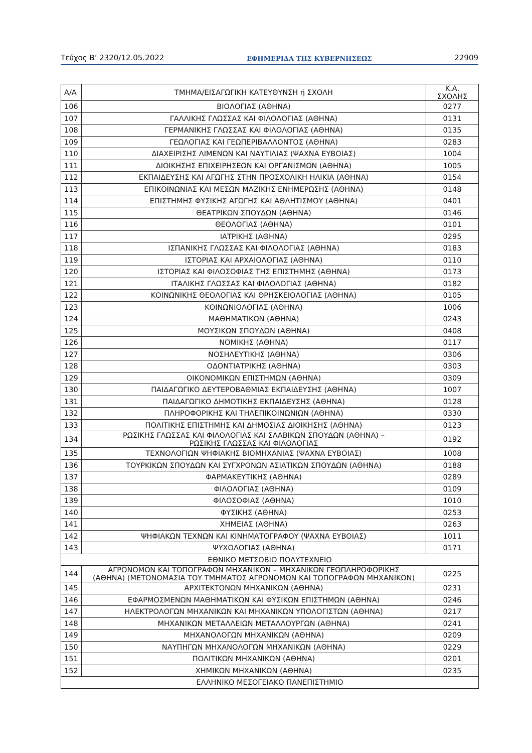Τεύχος Β’ 2320/12.05.2022 ΕΦΗΜΕΡΙΔΑ ΤΗΣ ΚΥΒΕΡΝΗΣΕΩΣ 22909
| Α/Α | ΤΜΗΜΑ/ΕΙΣΑΓΩΓΙΚΗ ΚΑΤΕΥΘΥΝΣΗ ή ΣΧΟΛΗ | Κ.Α. ΣΧΟΛΗΣ |
| --- | --- | --- |
| 106 | ΒΙΟΛΟΓΙΑΣ (ΑΘΗΝΑ) | 0277 |
| 107 | ΓΑΛΛΙΚΗΣ ΓΛΩΣΣΑΣ ΚΑΙ ΦΙΛΟΛΟΓΙΑΣ (ΑΘΗΝΑ) | 0131 |
| 108 | ΓΕΡΜΑΝΙΚΗΣ ΓΛΩΣΣΑΣ ΚΑΙ ΦΙΛΟΛΟΓΙΑΣ (ΑΘΗΝΑ) | 0135 |
| 109 | ΓΕΩΛΟΓΙΑΣ ΚΑΙ ΓΕΩΠΕΡΙΒΑΛΛΟΝΤΟΣ (ΑΘΗΝΑ) | 0283 |
| 110 | ΔΙΑΧΕΙΡΙΣΗΣ ΛΙΜΕΝΩΝ ΚΑΙ ΝΑΥΤΙΛΙΑΣ (ΨΑΧΝΑ ΕΥΒΟΙΑΣ) | 1004 |
| 111 | ΔΙΟΙΚΗΣΗΣ ΕΠΙΧΕΙΡΗΣΕΩΝ ΚΑΙ ΟΡΓΑΝΙΣΜΩΝ (ΑΘΗΝΑ) | 1005 |
| 112 | ΕΚΠΑΙΔΕΥΣΗΣ ΚΑΙ ΑΓΩΓΗΣ ΣΤΗΝ ΠΡΟΣΧΟΛΙΚΗ ΗΛΙΚΙΑ (ΑΘΗΝΑ) | 0154 |
| 113 | ΕΠΙΚΟΙΝΩΝΙΑΣ ΚΑΙ ΜΕΣΩΝ ΜΑΖΙΚΗΣ ΕΝΗΜΕΡΩΣΗΣ (ΑΘΗΝΑ) | 0148 |
| 114 | ΕΠΙΣΤΗΜΗΣ ΦΥΣΙΚΗΣ ΑΓΩΓΗΣ ΚΑΙ ΑΘΛΗΤΙΣΜΟΥ (ΑΘΗΝΑ) | 0401 |
| 115 | ΘΕΑΤΡΙΚΩΝ ΣΠΟΥΔΩΝ (ΑΘΗΝΑ) | 0146 |
| 116 | ΘΕΟΛΟΓΙΑΣ (ΑΘΗΝΑ) | 0101 |
| 117 | ΙΑΤΡΙΚΗΣ (ΑΘΗΝΑ) | 0295 |
| 118 | ΙΣΠΑΝΙΚΗΣ ΓΛΩΣΣΑΣ ΚΑΙ ΦΙΛΟΛΟΓΙΑΣ (ΑΘΗΝΑ) | 0183 |
| 119 | ΙΣΤΟΡΙΑΣ ΚΑΙ ΑΡΧΑΙΟΛΟΓΙΑΣ (ΑΘΗΝΑ) | 0110 |
| 120 | ΙΣΤΟΡΙΑΣ ΚΑΙ ΦΙΛΟΣΟΦΙΑΣ ΤΗΣ ΕΠΙΣΤΗΜΗΣ (ΑΘΗΝΑ) | 0173 |
| 121 | ΙΤΑΛΙΚΗΣ ΓΛΩΣΣΑΣ ΚΑΙ ΦΙΛΟΛΟΓΙΑΣ (ΑΘΗΝΑ) | 0182 |
| 122 | ΚΟΙΝΩΝΙΚΗΣ ΘΕΟΛΟΓΙΑΣ ΚΑΙ ΘΡΗΣΚΕΙΟΛΟΓΙΑΣ (ΑΘΗΝΑ) | 0105 |
| 123 | ΚΟΙΝΩΝΙΟΛΟΓΙΑΣ (ΑΘΗΝΑ) | 1006 |
| 124 | ΜΑΘΗΜΑΤΙΚΩΝ (ΑΘΗΝΑ) | 0243 |
| 125 | ΜΟΥΣΙΚΩΝ ΣΠΟΥΔΩΝ (ΑΘΗΝΑ) | 0408 |
| 126 | ΝΟΜΙΚΗΣ (ΑΘΗΝΑ) | 0117 |
| 127 | ΝΟΣΗΛΕΥΤΙΚΗΣ (ΑΘΗΝΑ) | 0306 |
| 128 | ΟΔΟΝΤΙΑΤΡΙΚΗΣ (ΑΘΗΝΑ) | 0303 |
| 129 | ΟΙΚΟΝΟΜΙΚΩΝ ΕΠΙΣΤΗΜΩΝ (ΑΘΗΝΑ) | 0309 |
| 130 | ΠΑΙΔΑΓΩΓΙΚΟ ΔΕΥΤΕΡΟΒΑΘΜΙΑΣ ΕΚΠΑΙΔΕΥΣΗΣ (ΑΘΗΝΑ) | 1007 |
| 131 | ΠΑΙΔΑΓΩΓΙΚΟ ΔΗΜΟΤΙΚΗΣ ΕΚΠΑΙΔΕΥΣΗΣ (ΑΘΗΝΑ) | 0128 |
| 132 | ΠΛΗΡΟΦΟΡΙΚΗΣ ΚΑΙ ΤΗΛΕΠΙΚΟΙΝΩΝΙΩΝ (ΑΘΗΝΑ) | 0330 |
| 133 | ΠΟΛΙΤΙΚΗΣ ΕΠΙΣΤΗΜΗΣ ΚΑΙ ΔΗΜΟΣΙΑΣ ΔΙΟΙΚΗΣΗΣ (ΑΘΗΝΑ) | 0123 |
| 134 | ΡΩΣΙΚΗΣ ΓΛΩΣΣΑΣ ΚΑΙ ΦΙΛΟΛΟΓΙΑΣ ΚΑΙ ΣΛΑΒΙΚΩΝ ΣΠΟΥΔΩΝ (ΑΘΗΝΑ) – ΡΩΣΙΚΗΣ ΓΛΩΣΣΑΣ ΚΑΙ ΦΙΛΟΛΟΓΙΑΣ | 0192 |
| 135 | ΤΕΧΝΟΛΟΓΙΩΝ ΨΗΦΙΑΚΗΣ ΒΙΟΜΗΧΑΝΙΑΣ (ΨΑΧΝΑ ΕΥΒΟΙΑΣ) | 1008 |
| 136 | ΤΟΥΡΚΙΚΩΝ ΣΠΟΥΔΩΝ ΚΑΙ ΣΥΓΧΡΟΝΩΝ ΑΣΙΑΤΙΚΩΝ ΣΠΟΥΔΩΝ (ΑΘΗΝΑ) | 0188 |
| 137 | ΦΑΡΜΑΚΕΥΤΙΚΗΣ (ΑΘΗΝΑ) | 0289 |
| 138 | ΦΙΛΟΛΟΓΙΑΣ (ΑΘΗΝΑ) | 0109 |
| 139 | ΦΙΛΟΣΟΦΙΑΣ (ΑΘΗΝΑ) | 1010 |
| 140 | ΦΥΣΙΚΗΣ (ΑΘΗΝΑ) | 0253 |
| 141 | ΧΗΜΕΙΑΣ (ΑΘΗΝΑ) | 0263 |
| 142 | ΨΗΦΙΑΚΩΝ ΤΕΧΝΩΝ ΚΑΙ ΚΙΝΗΜΑΤΟΓΡΑΦΟΥ (ΨΑΧΝΑ ΕΥΒΟΙΑΣ) | 1011 |
| 143 | ΨΥΧΟΛΟΓΙΑΣ (ΑΘΗΝΑ) | 0171 |
| ΕΘΝΙΚΟ ΜΕΤΣΟΒΙΟ ΠΟΛΥΤΕΧΝΕΙΟ | | |
| 144 | ΑΓΡΟΝΟΜΩΝ ΚΑΙ ΤΟΠΟΓΡΑΦΩΝ ΜΗΧΑΝΙΚΩΝ – ΜΗΧΑΝΙΚΩΝ ΓΕΩΠΛΗΡΟΦΟΡΙΚΗΣ (ΑΘΗΝΑ) (ΜΕΤΟΝΟΜΑΣΙΑ ΤΟΥ ΤΜΗΜΑΤΟΣ ΑΓΡΟΝΟΜΩΝ ΚΑΙ ΤΟΠΟΓΡΑΦΩΝ ΜΗΧΑΝΙΚΩΝ) | 0225 |
| 145 | ΑΡΧΙΤΕΚΤΟΝΩΝ ΜΗΧΑΝΙΚΩΝ (ΑΘΗΝΑ) | 0231 |
| 146 | ΕΦΑΡΜΟΣΜΕΝΩΝ ΜΑΘΗΜΑΤΙΚΩΝ ΚΑΙ ΦΥΣΙΚΩΝ ΕΠΙΣΤΗΜΩΝ (ΑΘΗΝΑ) | 0246 |
| 147 | ΗΛΕΚΤΡΟΛΟΓΩΝ ΜΗΧΑΝΙΚΩΝ ΚΑΙ ΜΗΧΑΝΙΚΩΝ ΥΠΟΛΟΓΙΣΤΩΝ (ΑΘΗΝΑ) | 0217 |
| 148 | ΜΗΧΑΝΙΚΩΝ ΜΕΤΑΛΛΕΙΩΝ ΜΕΤΑΛΛΟΥΡΓΩΝ (ΑΘΗΝΑ) | 0241 |
| 149 | ΜΗΧΑΝΟΛΟΓΩΝ ΜΗΧΑΝΙΚΩΝ (ΑΘΗΝΑ) | 0209 |
| 150 | ΝΑΥΠΗΓΩΝ ΜΗΧΑΝΟΛΟΓΩΝ ΜΗΧΑΝΙΚΩΝ (ΑΘΗΝΑ) | 0229 |
| 151 | ΠΟΛΙΤΙΚΩΝ ΜΗΧΑΝΙΚΩΝ (ΑΘΗΝΑ) | 0201 |
| 152 | ΧΗΜΙΚΩΝ ΜΗΧΑΝΙΚΩΝ (ΑΘΗΝΑ) | 0235 |
| ΕΛΛΗΝΙΚΟ ΜΕΣΟΓΕΙΑΚΟ ΠΑΝΕΠΙΣΤΗΜΙΟ | | |